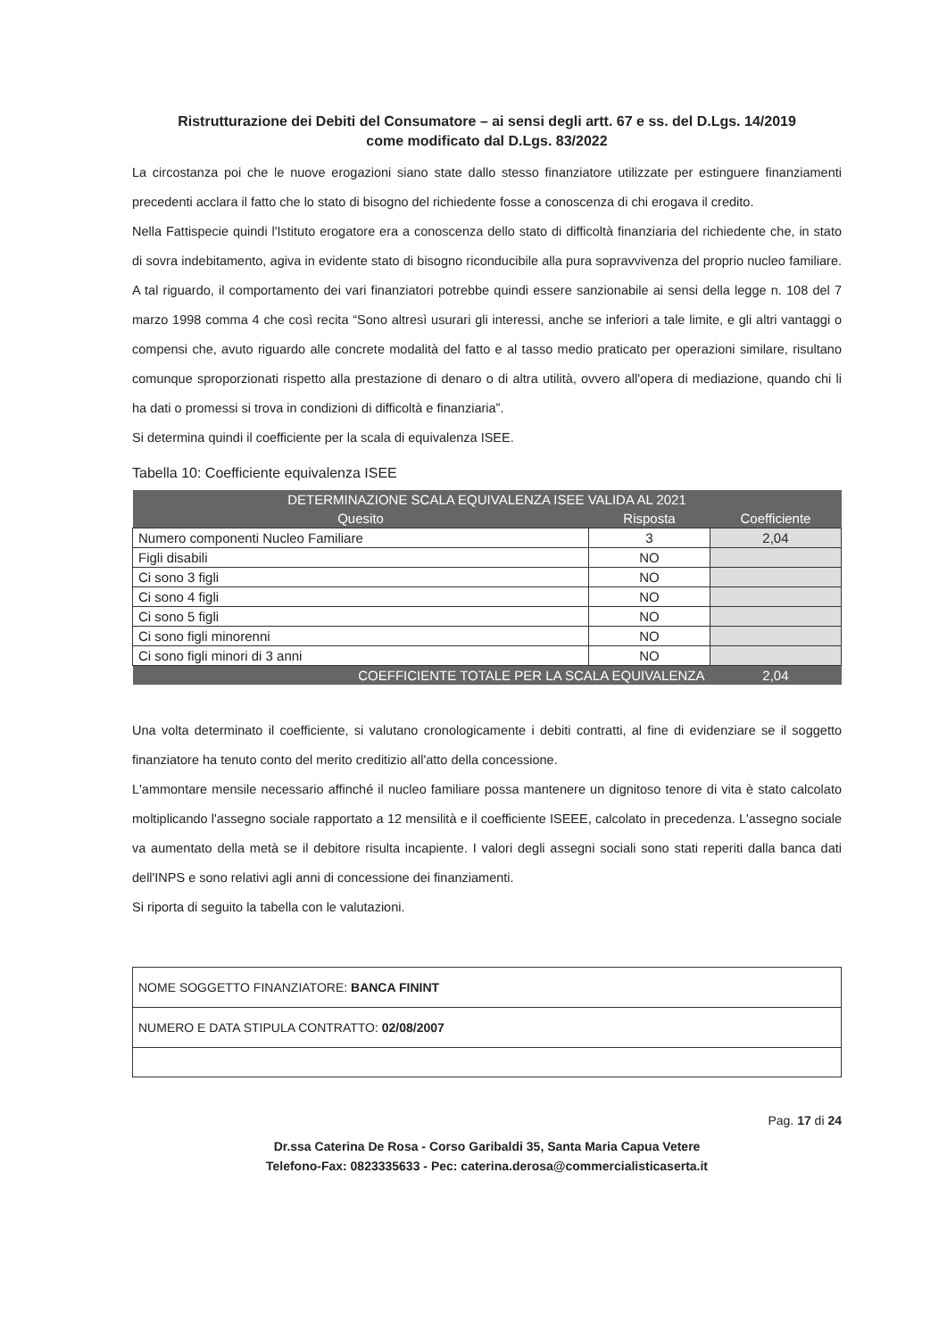Ristrutturazione dei Debiti del Consumatore – ai sensi degli artt. 67 e ss. del D.Lgs. 14/2019
come modificato dal D.Lgs. 83/2022
La circostanza poi che le nuove erogazioni siano state dallo stesso finanziatore utilizzate per estinguere finanziamenti precedenti acclara il fatto che lo stato di bisogno del richiedente fosse a conoscenza di chi erogava il credito.
Nella Fattispecie quindi l'Istituto erogatore era a conoscenza dello stato di difficoltà finanziaria del richiedente che, in stato di sovra indebitamento, agiva in evidente stato di bisogno riconducibile alla pura sopravvivenza del proprio nucleo familiare. A tal riguardo, il comportamento dei vari finanziatori potrebbe quindi essere sanzionabile ai sensi della legge n. 108 del 7 marzo 1998 comma 4 che così recita “Sono altresì usurari gli interessi, anche se inferiori a tale limite, e gli altri vantaggi o compensi che, avuto riguardo alle concrete modalità del fatto e al tasso medio praticato per operazioni similare, risultano comunque sproporzionati rispetto alla prestazione di denaro o di altra utilità, ovvero all'opera di mediazione, quando chi li ha dati o promessi si trova in condizioni di difficoltà e finanziaria”.
Si determina quindi il coefficiente per la scala di equivalenza ISEE.
Tabella 10: Coefficiente equivalenza ISEE
| DETERMINAZIONE SCALA EQUIVALENZA ISEE VALIDA AL 2021 | | |
| --- | --- | --- |
| Quesito | Risposta | Coefficiente |
| Numero componenti Nucleo Familiare | 3 | 2,04 |
| Figli disabili | NO | |
| Ci sono 3 figli | NO | |
| Ci sono 4 figli | NO | |
| Ci sono 5 figli | NO | |
| Ci sono figli minorenni | NO | |
| Ci sono figli minori di 3 anni | NO | |
| COEFFICIENTE TOTALE PER LA SCALA EQUIVALENZA | | 2,04 |
Una volta determinato il coefficiente, si valutano cronologicamente i debiti contratti, al fine di evidenziare se il soggetto finanziatore ha tenuto conto del merito creditizio all'atto della concessione.
L'ammontare mensile necessario affinché il nucleo familiare possa mantenere un dignitoso tenore di vita è stato calcolato moltiplicando l'assegno sociale rapportato a 12 mensilità e il coefficiente ISEEE, calcolato in precedenza. L'assegno sociale va aumentato della metà se il debitore risulta incapiente. I valori degli assegni sociali sono stati reperiti dalla banca dati dell'INPS e sono relativi agli anni di concessione dei finanziamenti.
Si riporta di seguito la tabella con le valutazioni.
| NOME SOGGETTO FINANZIATORE: BANCA FININT |
| NUMERO E DATA STIPULA CONTRATTO: 02/08/2007 |
Pag. 17 di 24
Dr.ssa Caterina De Rosa - Corso Garibaldi 35, Santa Maria Capua Vetere
Telefono-Fax: 0823335633 - Pec: caterina.derosa@commercialisticaserta.it